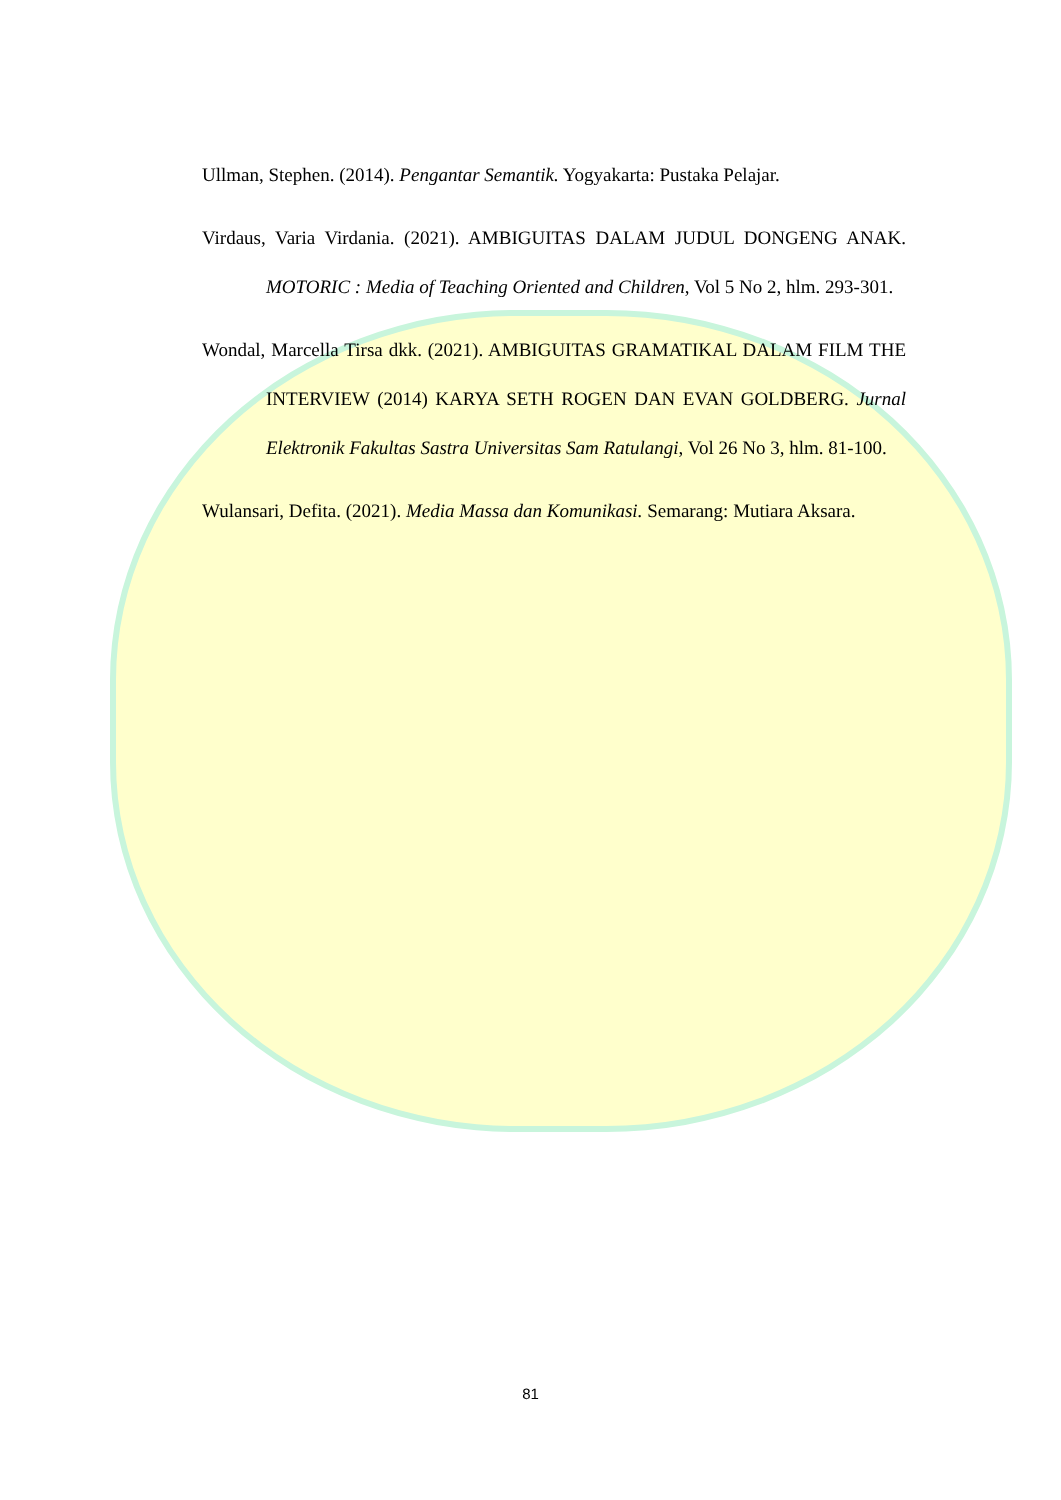Ullman, Stephen. (2014). Pengantar Semantik. Yogyakarta: Pustaka Pelajar.
Virdaus, Varia Virdania. (2021). AMBIGUITAS DALAM JUDUL DONGENG ANAK. MOTORIC : Media of Teaching Oriented and Children, Vol 5 No 2, hlm. 293-301.
Wondal, Marcella Tirsa dkk. (2021). AMBIGUITAS GRAMATIKAL DALAM FILM THE INTERVIEW (2014) KARYA SETH ROGEN DAN EVAN GOLDBERG. Jurnal Elektronik Fakultas Sastra Universitas Sam Ratulangi, Vol 26 No 3, hlm. 81-100.
Wulansari, Defita. (2021). Media Massa dan Komunikasi. Semarang: Mutiara Aksara.
81